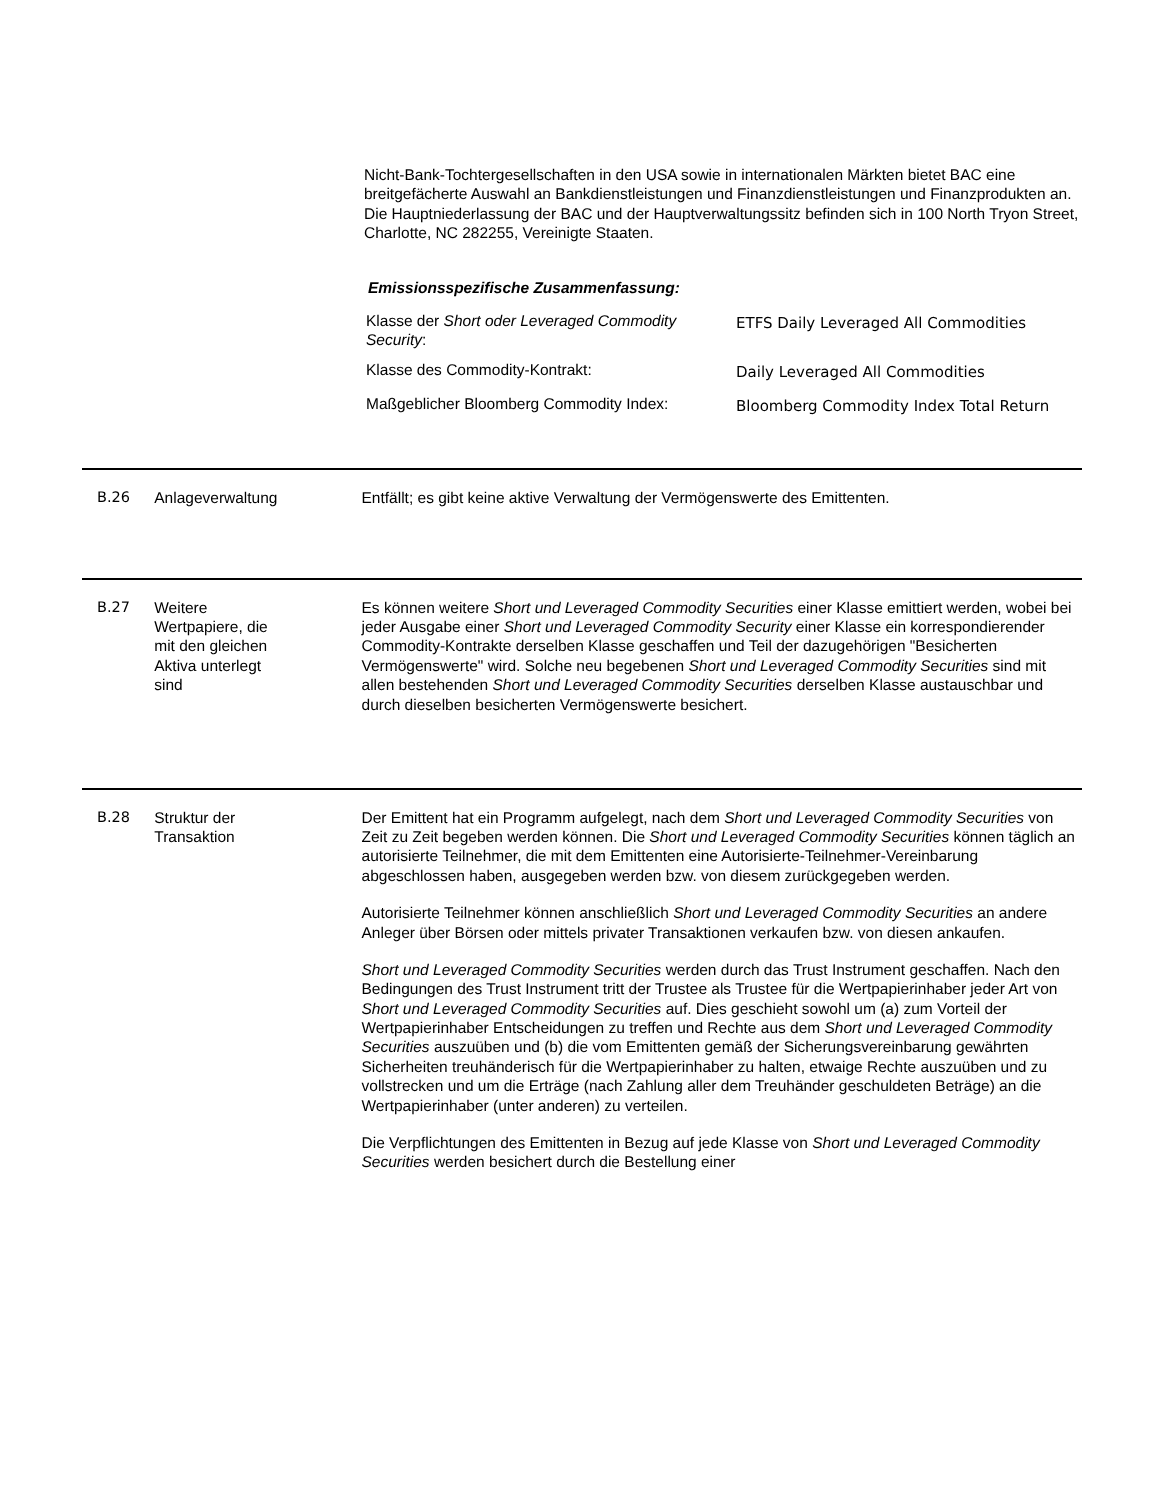Nicht-Bank-Tochtergesellschaften in den USA sowie in internationalen Märkten bietet BAC eine breitgefächerte Auswahl an Bankdienstleistungen und Finanzdienstleistungen und Finanzprodukten an. Die Hauptniederlassung der BAC und der Hauptverwaltungssitz befinden sich in 100 North Tryon Street, Charlotte, NC 282255, Vereinigte Staaten.
Emissionsspezifische Zusammenfassung:
| Klasse der Short oder Leveraged Commodity Security : | ETFS Daily Leveraged All Commodities |
| Klasse des Commodity-Kontrakt: | Daily Leveraged All Commodities |
| Maßgeblicher Bloomberg Commodity Index: | Bloomberg Commodity Index Total Return |
B.26 Anlageverwaltung Entfällt; es gibt keine aktive Verwaltung der Vermögenswerte des Emittenten.
B.27 Weitere
Wertpapiere, die
mit den gleichen
Aktiva unterlegt
sind
Es können weitere Short und Leveraged Commodity Securities einer Klasse emittiert werden, wobei bei jeder Ausgabe einer Short und Leveraged Commodity Security einer Klasse ein korrespondierender Commodity-Kontrakte derselben Klasse geschaffen und Teil der dazugehörigen "Besicherten Vermögenswerte" wird. Solche neu begebenen Short und Leveraged Commodity Securities sind mit allen bestehenden Short und Leveraged Commodity Securities derselben Klasse austauschbar und durch dieselben besicherten Vermögenswerte besichert.
B.28 Struktur der
Transaktion
Der Emittent hat ein Programm aufgelegt, nach dem Short und Leveraged Commodity Securities von Zeit zu Zeit begeben werden können. Die Short und Leveraged Commodity Securities können täglich an autorisierte Teilnehmer, die mit dem Emittenten eine Autorisierte-Teilnehmer-Vereinbarung abgeschlossen haben, ausgegeben werden bzw. von diesem zurückgegeben werden.
Autorisierte Teilnehmer können anschließlich Short und Leveraged Commodity Securities an andere Anleger über Börsen oder mittels privater Transaktionen verkaufen bzw. von diesen ankaufen.
Short und Leveraged Commodity Securities werden durch das Trust Instrument geschaffen. Nach den Bedingungen des Trust Instrument tritt der Trustee als Trustee für die Wertpapierinhaber jeder Art von Short und Leveraged Commodity Securities auf. Dies geschieht sowohl um (a) zum Vorteil der Wertpapierinhaber Entscheidungen zu treffen und Rechte aus dem Short und Leveraged Commodity Securities auszuüben und (b) die vom Emittenten gemäß der Sicherungsvereinbarung gewährten Sicherheiten treuhänderisch für die Wertpapierinhaber zu halten, etwaige Rechte auszuüben und zu vollstrecken und um die Erträge (nach Zahlung aller dem Treuhänder geschuldeten Beträge) an die Wertpapierinhaber (unter anderen) zu verteilen.
Die Verpflichtungen des Emittenten in Bezug auf jede Klasse von Short und Leveraged Commodity Securities werden besichert durch die Bestellung einer